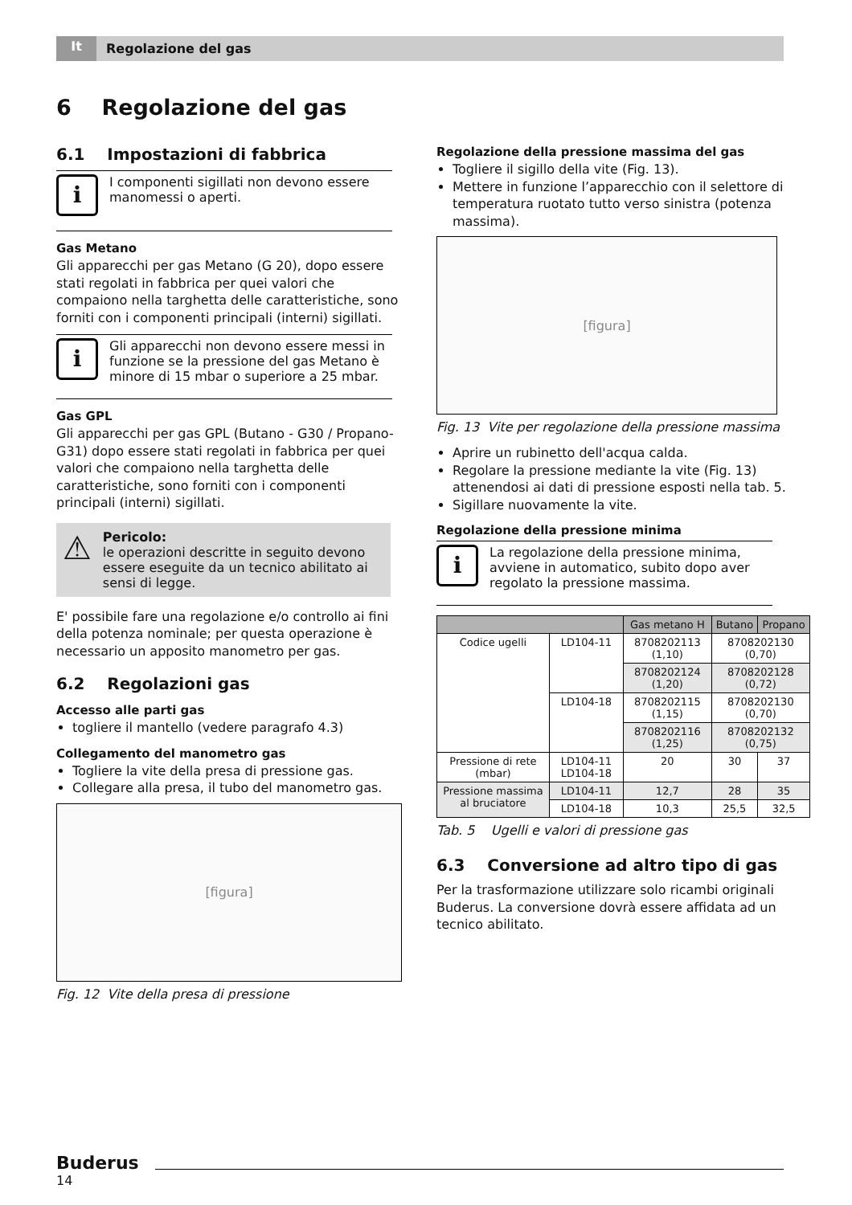It Regolazione del gas
6 Regolazione del gas
6.1 Impostazioni di fabbrica
i
I componenti sigillati non devono essere manomessi o aperti.
Gas Metano
Gli apparecchi per gas Metano (G 20), dopo essere stati regolati in fabbrica per quei valori che compaiono nella targhetta delle caratteristiche, sono forniti con i componenti principali (interni) sigillati.
i
Gli apparecchi non devono essere messi in funzione se la pressione del gas Metano è minore di 15 mbar o superiore a 25 mbar.
Gas GPL
Gli apparecchi per gas GPL (Butano - G30 / Propano-G31) dopo essere stati regolati in fabbrica per quei valori che compaiono nella targhetta delle caratteristiche, sono forniti con i componenti principali (interni) sigillati.
⚠
Pericolo:
le operazioni descritte in seguito devono essere eseguite da un tecnico abilitato ai sensi di legge.
E' possibile fare una regolazione e/o controllo ai fini della potenza nominale; per questa operazione è necessario un apposito manometro per gas.
6.2 Regolazioni gas
Accesso alle parti gas
togliere il mantello (vedere paragrafo 4.3)
Collegamento del manometro gas
Togliere la vite della presa di pressione gas.
Collegare alla presa, il tubo del manometro gas.
[figura]
Fig. 12 Vite della presa di pressione
Regolazione della pressione massima del gas
Togliere il sigillo della vite (Fig. 13).
Mettere in funzione l’apparecchio con il selettore di temperatura ruotato tutto verso sinistra (potenza massima).
[figura]
Fig. 13 Vite per regolazione della pressione massima
Aprire un rubinetto dell'acqua calda.
Regolare la pressione mediante la vite (Fig. 13) attenendosi ai dati di pressione esposti nella tab. 5.
Sigillare nuovamente la vite.
Regolazione della pressione minima
i
La regolazione della pressione minima, avviene in automatico, subito dopo aver regolato la pressione massima.
| | | Gas metano H | Butano | Propano |
| --- | --- | --- | --- | --- |
| Codice ugelli | LD104-11 | 8708202113 (1,10) | 8708202130 (0,70) | |
| | | 8708202124 (1,20) | 8708202128 (0,72) | |
| | LD104-18 | 8708202115 (1,15) | 8708202130 (0,70) | |
| | | 8708202116 (1,25) | 8708202132 (0,75) | |
| Pressione di rete (mbar) | LD104-11 LD104-18 | 20 | 30 | 37 |
| Pressione massima al bruciatore | LD104-11 | 12,7 | 28 | 35 |
| | LD104-18 | 10,3 | 25,5 | 32,5 |
Tab. 5 Ugelli e valori di pressione gas
6.3 Conversione ad altro tipo di gas
Per la trasformazione utilizzare solo ricambi originali Buderus. La conversione dovrà essere affidata ad un tecnico abilitato.
Buderus
14